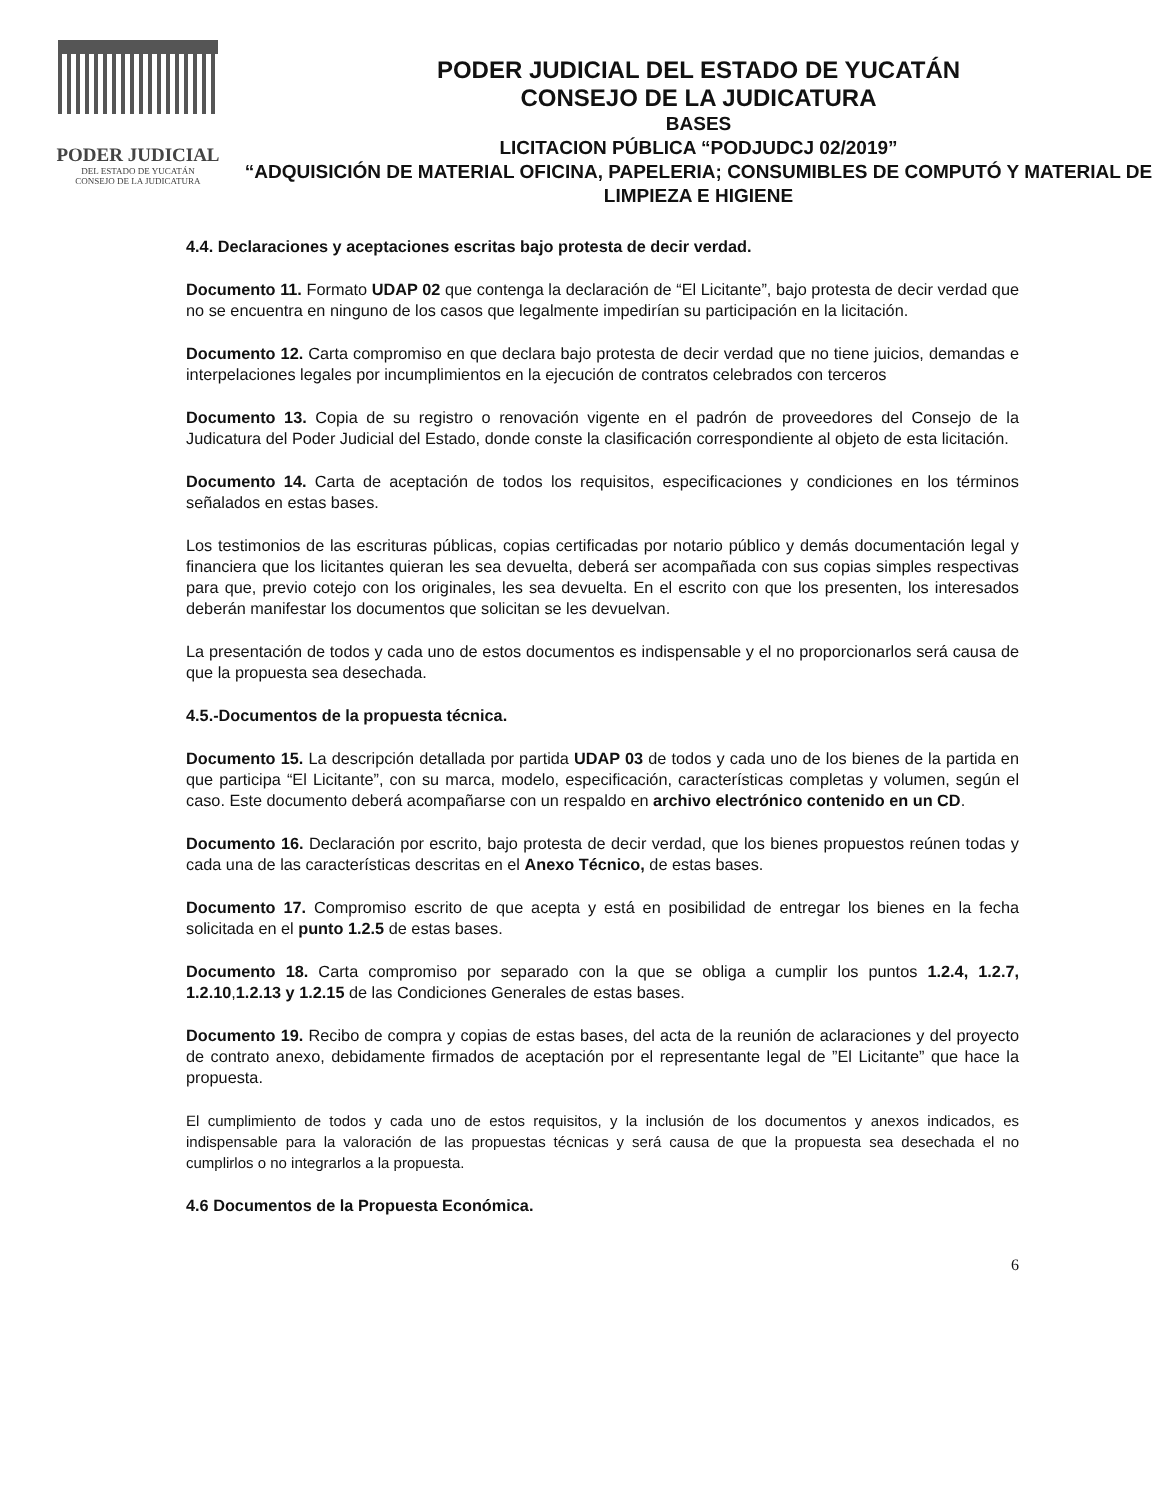PODER JUDICIAL
DEL ESTADO DE YUCATÁN
CONSEJO DE LA JUDICATURA
PODER JUDICIAL DEL ESTADO DE YUCATÁN
CONSEJO DE LA JUDICATURA
BASES
LICITACION PÚBLICA “PODJUDCJ 02/2019”
“ADQUISICIÓN DE MATERIAL OFICINA, PAPELERIA; CONSUMIBLES DE COMPUTÓ Y MATERIAL DE LIMPIEZA E HIGIENE
4.4. Declaraciones y aceptaciones escritas bajo protesta de decir verdad.
Documento 11. Formato UDAP 02 que contenga la declaración de “El Licitante”, bajo protesta de decir verdad que no se encuentra en ninguno de los casos que legalmente impedirían su participación en la licitación.
Documento 12. Carta compromiso en que declara bajo protesta de decir verdad que no tiene juicios, demandas e interpelaciones legales por incumplimientos en la ejecución de contratos celebrados con terceros
Documento 13. Copia de su registro o renovación vigente en el padrón de proveedores del Consejo de la Judicatura del Poder Judicial del Estado, donde conste la clasificación correspondiente al objeto de esta licitación.
Documento 14. Carta de aceptación de todos los requisitos, especificaciones y condiciones en los términos señalados en estas bases.
Los testimonios de las escrituras públicas, copias certificadas por notario público y demás documentación legal y financiera que los licitantes quieran les sea devuelta, deberá ser acompañada con sus copias simples respectivas para que, previo cotejo con los originales, les sea devuelta. En el escrito con que los presenten, los interesados deberán manifestar los documentos que solicitan se les devuelvan.
La presentación de todos y cada uno de estos documentos es indispensable y el no proporcionarlos será causa de que la propuesta sea desechada.
4.5.-Documentos de la propuesta técnica.
Documento 15. La descripción detallada por partida UDAP 03 de todos y cada uno de los bienes de la partida en que participa “El Licitante”, con su marca, modelo, especificación, características completas y volumen, según el caso. Este documento deberá acompañarse con un respaldo en archivo electrónico contenido en un CD.
Documento 16. Declaración por escrito, bajo protesta de decir verdad, que los bienes propuestos reúnen todas y cada una de las características descritas en el Anexo Técnico, de estas bases.
Documento 17. Compromiso escrito de que acepta y está en posibilidad de entregar los bienes en la fecha solicitada en el punto 1.2.5 de estas bases.
Documento 18. Carta compromiso por separado con la que se obliga a cumplir los puntos 1.2.4, 1.2.7, 1.2.10,1.2.13 y 1.2.15 de las Condiciones Generales de estas bases.
Documento 19. Recibo de compra y copias de estas bases, del acta de la reunión de aclaraciones y del proyecto de contrato anexo, debidamente firmados de aceptación por el representante legal de ”El Licitante” que hace la propuesta.
El cumplimiento de todos y cada uno de estos requisitos, y la inclusión de los documentos y anexos indicados, es indispensable para la valoración de las propuestas técnicas y será causa de que la propuesta sea desechada el no cumplirlos o no integrarlos a la propuesta.
4.6 Documentos de la Propuesta Económica.
6